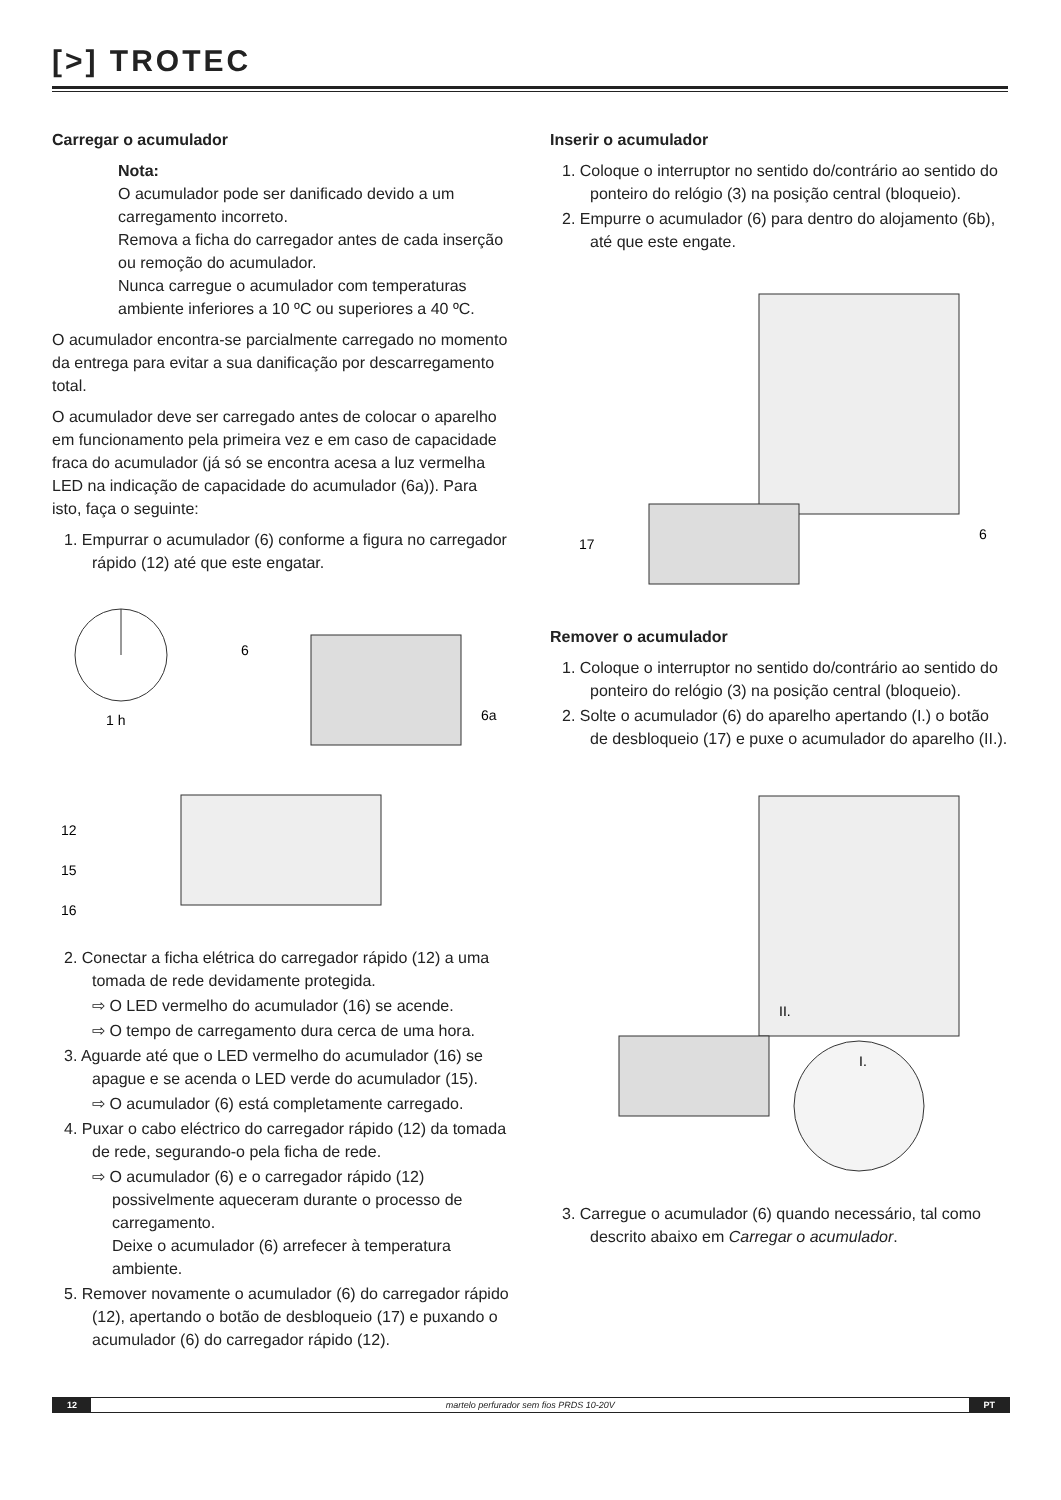[>] TROTEC
Carregar o acumulador
Nota:
O acumulador pode ser danificado devido a um carregamento incorreto.
Remova a ficha do carregador antes de cada inserção ou remoção do acumulador.
Nunca carregue o acumulador com temperaturas ambiente inferiores a 10 ºC ou superiores a 40 ºC.
O acumulador encontra-se parcialmente carregado no momento da entrega para evitar a sua danificação por descarregamento total.
O acumulador deve ser carregado antes de colocar o aparelho em funcionamento pela primeira vez e em caso de capacidade fraca do acumulador (já só se encontra acesa a luz vermelha LED na indicação de capacidade do acumulador (6a)). Para isto, faça o seguinte:
1. Empurrar o acumulador (6) conforme a figura no carregador rápido (12) até que este engatar.
1 h
6
6a
12
15
16
2. Conectar a ficha elétrica do carregador rápido (12) a uma tomada de rede devidamente protegida.
⇨ O LED vermelho do acumulador (16) se acende.
⇨ O tempo de carregamento dura cerca de uma hora.
3. Aguarde até que o LED vermelho do acumulador (16) se apague e se acenda o LED verde do acumulador (15).
⇨ O acumulador (6) está completamente carregado.
4. Puxar o cabo eléctrico do carregador rápido (12) da tomada de rede, segurando-o pela ficha de rede.
⇨ O acumulador (6) e o carregador rápido (12) possivelmente aqueceram durante o processo de carregamento.
Deixe o acumulador (6) arrefecer à temperatura ambiente.
5. Remover novamente o acumulador (6) do carregador rápido (12), apertando o botão de desbloqueio (17) e puxando o acumulador (6) do carregador rápido (12).
Inserir o acumulador
1. Coloque o interruptor no sentido do/contrário ao sentido do ponteiro do relógio (3) na posição central (bloqueio).
2. Empurre o acumulador (6) para dentro do alojamento (6b), até que este engate.
17
6
Remover o acumulador
1. Coloque o interruptor no sentido do/contrário ao sentido do ponteiro do relógio (3) na posição central (bloqueio).
2. Solte o acumulador (6) do aparelho apertando (I.) o botão de desbloqueio (17) e puxe o acumulador do aparelho (II.).
II.
I.
3. Carregue o acumulador (6) quando necessário, tal como descrito abaixo em Carregar o acumulador.
12 martelo perfurador sem fios PRDS 10-20V PT